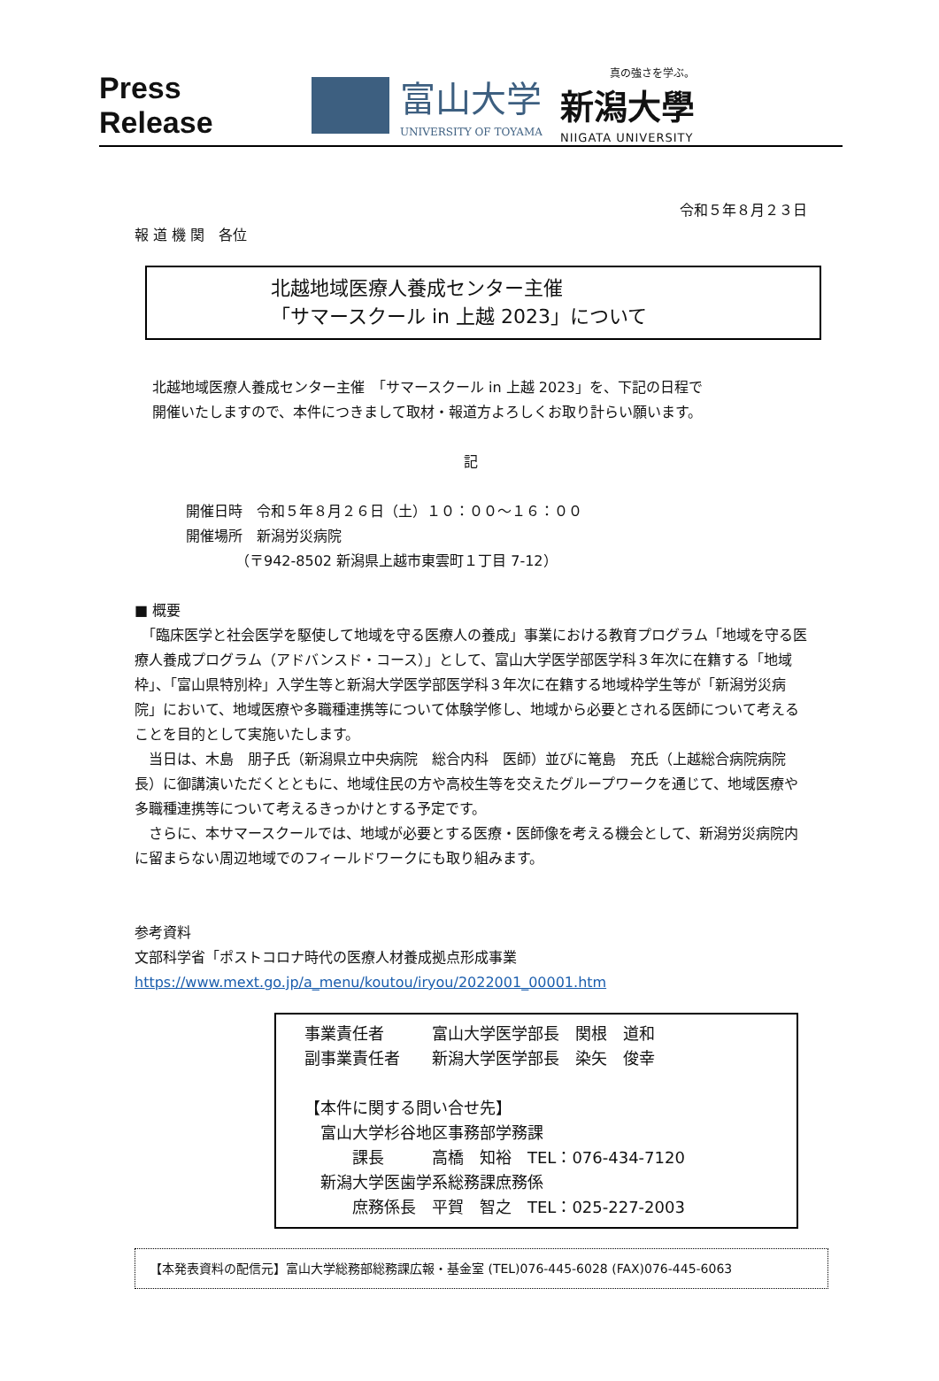Press Release
富山大学
UNIVERSITY OF TOYAMA
真の強さを学ぶ。
新潟大學
NIIGATA UNIVERSITY
令和５年８月２３日
報 道 機 関　各位
北越地域医療人養成センター主催
「サマースクール in 上越 2023」について
北越地域医療人養成センター主催　「サマースクール in 上越 2023」を、下記の日程で
開催いたしますので、本件につきまして取材・報道方よろしくお取り計らい願います。
記
開催日時　令和５年８月２６日（土）１０：００～１６：００
開催場所　新潟労災病院
　　　　（〒942-8502 新潟県上越市東雲町１丁目 7-12）
■ 概要
　「臨床医学と社会医学を駆使して地域を守る医療人の養成」事業における教育プログラム「地域を守る医療人養成プログラム（アドバンスド・コース）」として、富山大学医学部医学科３年次に在籍する「地域枠」、「富山県特別枠」入学生等と新潟大学医学部医学科３年次に在籍する地域枠学生等が「新潟労災病院」において、地域医療や多職種連携等について体験学修し、地域から必要とされる医師について考えることを目的として実施いたします。
　当日は、木島　朋子氏（新潟県立中央病院　総合内科　医師）並びに篭島　充氏（上越総合病院病院長）に御講演いただくとともに、地域住民の方や高校生等を交えたグループワークを通じて、地域医療や多職種連携等について考えるきっかけとする予定です。
　さらに、本サマースクールでは、地域が必要とする医療・医師像を考える機会として、新潟労災病院内に留まらない周辺地域でのフィールドワークにも取り組みます。
参考資料
文部科学省「ポストコロナ時代の医療人材養成拠点形成事業
https://www.mext.go.jp/a_menu/koutou/iryou/2022001_00001.htm
事業責任者　　　富山大学医学部長　関根　道和
副事業責任者　　新潟大学医学部長　染矢　俊幸
【本件に関する問い合せ先】
　富山大学杉谷地区事務部学務課
　　　課長　　　高橋　知裕　TEL：076-434-7120
　新潟大学医歯学系総務課庶務係
　　　庶務係長　平賀　智之　TEL：025-227-2003
【本発表資料の配信元】富山大学総務部総務課広報・基金室 (TEL)076-445-6028 (FAX)076-445-6063